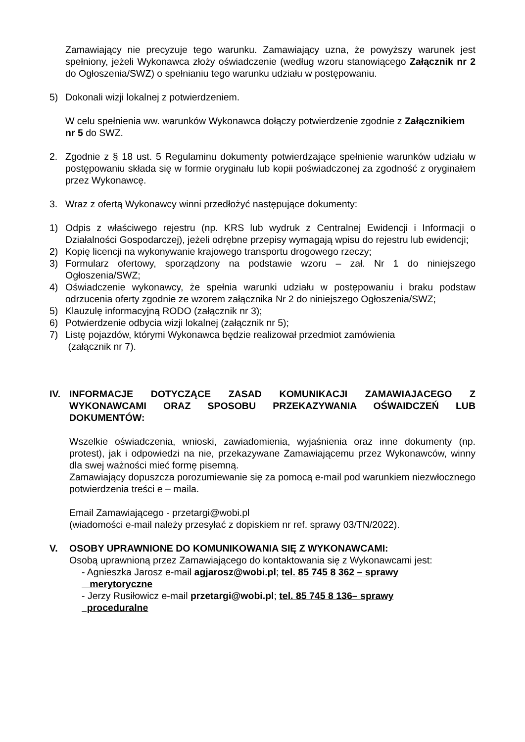Zamawiający nie precyzuje tego warunku. Zamawiający uzna, że powyższy warunek jest spełniony, jeżeli Wykonawca złoży oświadczenie (według wzoru stanowiącego Załącznik nr 2 do Ogłoszenia/SWZ) o spełnianiu tego warunku udziału w postępowaniu.
5) Dokonali wizji lokalnej z potwierdzeniem.
W celu spełnienia ww. warunków Wykonawca dołączy potwierdzenie zgodnie z Załącznikiem nr 5 do SWZ.
2. Zgodnie z § 18 ust. 5 Regulaminu dokumenty potwierdzające spełnienie warunków udziału w postępowaniu składa się w formie oryginału lub kopii poświadczonej za zgodność z oryginałem przez Wykonawcę.
3. Wraz z ofertą Wykonawcy winni przedłożyć następujące dokumenty:
1) Odpis z właściwego rejestru (np. KRS lub wydruk z Centralnej Ewidencji i Informacji o Działalności Gospodarczej), jeżeli odrębne przepisy wymagają wpisu do rejestru lub ewidencji;
2) Kopię licencji na wykonywanie krajowego transportu drogowego rzeczy;
3) Formularz ofertowy, sporządzony na podstawie wzoru – zał. Nr 1 do niniejszego Ogłoszenia/SWZ;
4) Oświadczenie wykonawcy, że spełnia warunki udziału w postępowaniu i braku podstaw odrzucenia oferty zgodnie ze wzorem załącznika Nr 2 do niniejszego Ogłoszenia/SWZ;
5) Klauzulę informacyjną RODO (załącznik nr 3);
6) Potwierdzenie odbycia wizji lokalnej (załącznik nr 5);
7) Listę pojazdów, którymi Wykonawca będzie realizował przedmiot zamówienia
(załącznik nr 7).
IV. INFORMACJE DOTYCZĄCE ZASAD KOMUNIKACJI ZAMAWIAJACEGO Z WYKONAWCAMI ORAZ SPOSOBU PRZEKAZYWANIA OŚWAIDCZEŃ LUB DOKUMENTÓW:
Wszelkie oświadczenia, wnioski, zawiadomienia, wyjaśnienia oraz inne dokumenty (np. protest), jak i odpowiedzi na nie, przekazywane Zamawiającemu przez Wykonawców, winny dla swej ważności mieć formę pisemną.
Zamawiający dopuszcza porozumiewanie się za pomocą e-mail pod warunkiem niezwłocznego potwierdzenia treści e – maila.
Email Zamawiającego - przetargi@wobi.pl
(wiadomości e-mail należy przesyłać z dopiskiem nr ref. sprawy 03/TN/2022).
V. OSOBY UPRAWNIONE DO KOMUNIKOWANIA SIĘ Z WYKONAWCAMI:
Osobą uprawnioną przez Zamawiającego do kontaktowania się z Wykonawcami jest:
- Agnieszka Jarosz e-mail agjarosz@wobi.pl; tel. 85 745 8 362 – sprawy
merytoryczne
- Jerzy Rusiłowicz e-mail przetargi@wobi.pl; tel. 85 745 8 136– sprawy
proceduralne